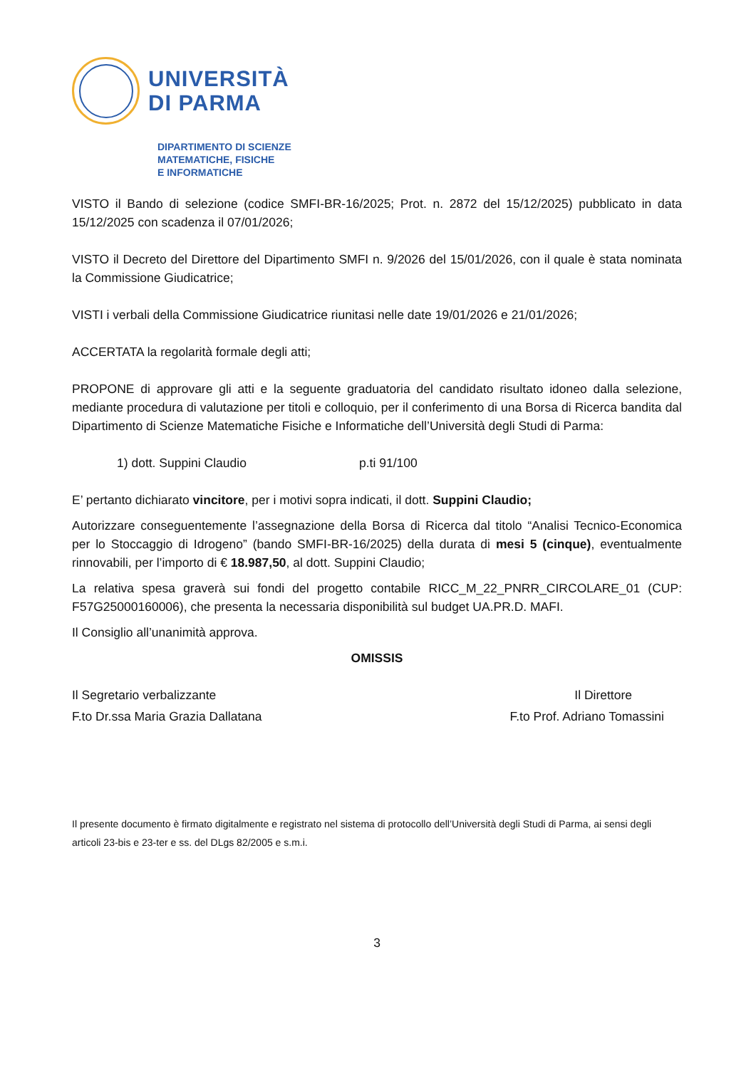UNIVERSITÀ
DI PARMA
DIPARTIMENTO DI SCIENZE
MATEMATICHE, FISICHE
E INFORMATICHE
VISTO il Bando di selezione (codice SMFI-BR-16/2025; Prot. n. 2872 del 15/12/2025) pubblicato in data 15/12/2025 con scadenza il 07/01/2026;
VISTO il Decreto del Direttore del Dipartimento SMFI n. 9/2026 del 15/01/2026, con il quale è stata nominata la Commissione Giudicatrice;
VISTI i verbali della Commissione Giudicatrice riunitasi nelle date 19/01/2026 e 21/01/2026;
ACCERTATA la regolarità formale degli atti;
PROPONE di approvare gli atti e la seguente graduatoria del candidato risultato idoneo dalla selezione, mediante procedura di valutazione per titoli e colloquio, per il conferimento di una Borsa di Ricerca bandita dal Dipartimento di Scienze Matematiche Fisiche e Informatiche dell’Università degli Studi di Parma:
1) dott. Suppini Claudio p.ti 91/100
E’ pertanto dichiarato vincitore, per i motivi sopra indicati, il dott. Suppini Claudio;
Autorizzare conseguentemente l’assegnazione della Borsa di Ricerca dal titolo “Analisi Tecnico-Economica per lo Stoccaggio di Idrogeno” (bando SMFI-BR-16/2025) della durata di mesi 5 (cinque), eventualmente rinnovabili, per l’importo di € 18.987,50, al dott. Suppini Claudio;
La relativa spesa graverà sui fondi del progetto contabile RICC_M_22_PNRR_CIRCOLARE_01 (CUP: F57G25000160006), che presenta la necessaria disponibilità sul budget UA.PR.D. MAFI.
Il Consiglio all’unanimità approva.
OMISSIS
Il Segretario verbalizzante Il Direttore
F.to Dr.ssa Maria Grazia Dallatana F.to Prof. Adriano Tomassini
Il presente documento è firmato digitalmente e registrato nel sistema di protocollo dell’Università degli Studi di Parma, ai sensi degli articoli 23-bis e 23-ter e ss. del DLgs 82/2005 e s.m.i.
3